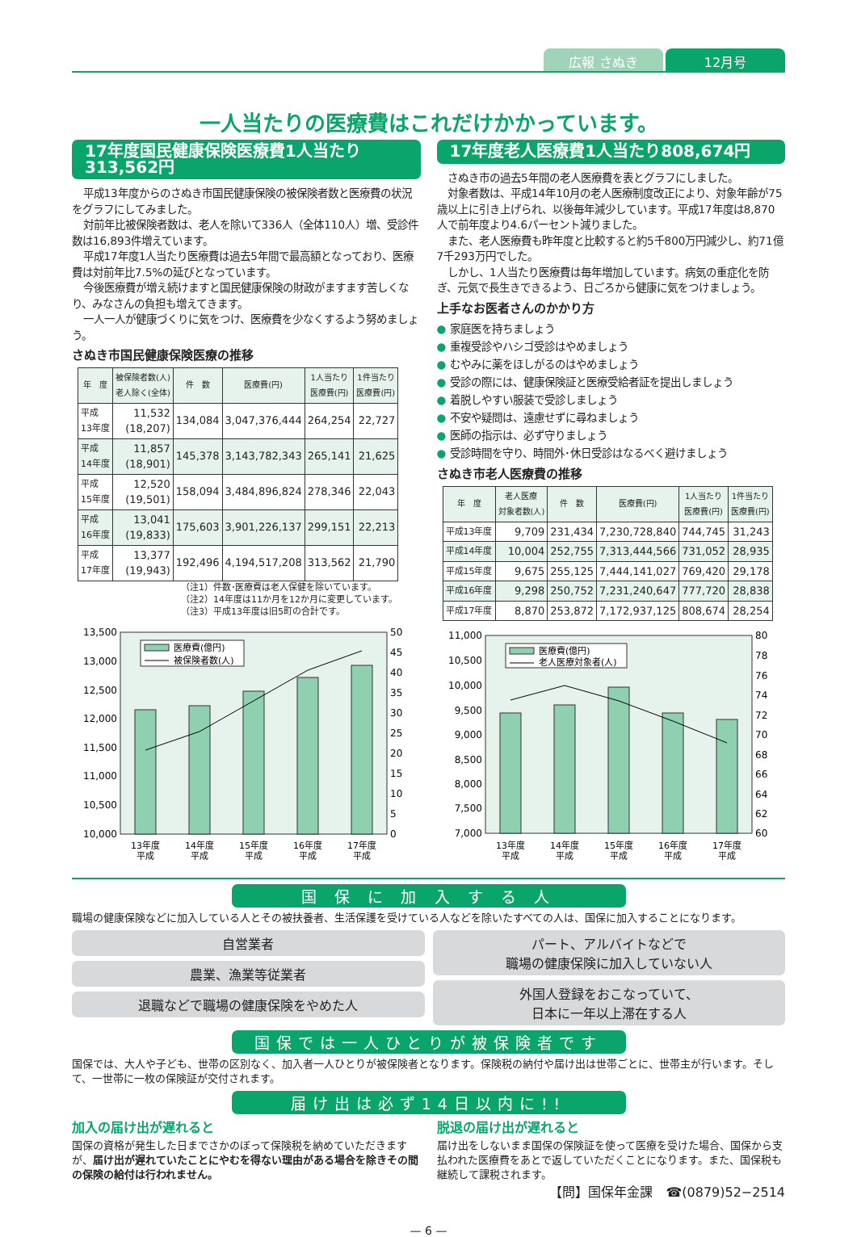広報 さぬき 12月号
一人当たりの医療費はこれだけかかっています。
17年度国民健康保険医療費1人当たり313,562円
平成13年度からのさぬき市国民健康保険の被保険者数と医療費の状況をグラフにしてみました。
対前年比被保険者数は、老人を除いて336人（全体110人）増、受診件数は16,893件増えています。
平成17年度1人当たり医療費は過去5年間で最高額となっており、医療費は対前年比7.5%の延びとなっています。
今後医療費が増え続けますと国民健康保険の財政がますます苦しくなり、みなさんの負担も増えてきます。
一人一人が健康づくりに気をつけ、医療費を少なくするよう努めましょう。
さぬき市国民健康保険医療の推移
| 年 度 | 被保険者数(人) 老人除く(全体) | 件 数 | 医療費(円) | 1人当たり 医療費(円) | 1件当たり 医療費(円) |
| --- | --- | --- | --- | --- | --- |
| 平成 13年度 | 11,532 (18,207) | 134,084 | 3,047,376,444 | 264,254 | 22,727 |
| 平成 14年度 | 11,857 (18,901) | 145,378 | 3,143,782,343 | 265,141 | 21,625 |
| 平成 15年度 | 12,520 (19,501) | 158,094 | 3,484,896,824 | 278,346 | 22,043 |
| 平成 16年度 | 13,041 (19,833) | 175,603 | 3,901,226,137 | 299,151 | 22,213 |
| 平成 17年度 | 13,377 (19,943) | 192,496 | 4,194,517,208 | 313,562 | 21,790 |
（注1）件数･医療費は老人保健を除いています。
（注2）14年度は11か月を12か月に変更しています。
（注3）平成13年度は旧5町の合計です。
13,500
13,000
12,500
12,000
11,500
11,000
10,500
10,000
50
45
40
35
30
25
20
15
10
5
0
医療費(億円)
被保険者数(人)
13年度
14年度
15年度
16年度
17年度
平成
平成
平成
平成
平成
17年度老人医療費1人当たり808,674円
さぬき市の過去5年間の老人医療費を表とグラフにしました。
対象者数は、平成14年10月の老人医療制度改正により、対象年齢が75歳以上に引き上げられ、以後毎年減少しています。平成17年度は8,870人で前年度より4.6パーセント減りました。
また、老人医療費も昨年度と比較すると約5千800万円減少し、約71億7千293万円でした。
しかし、1人当たり医療費は毎年増加しています。病気の重症化を防ぎ、元気で長生きできるよう、日ごろから健康に気をつけましょう。
上手なお医者さんのかかり方
● 家庭医を持ちましょう
● 重複受診やハシゴ受診はやめましょう
● むやみに薬をほしがるのはやめましょう
● 受診の際には、健康保険証と医療受給者証を提出しましょう
● 着脱しやすい服装で受診しましょう
● 不安や疑問は、遠慮せずに尋ねましょう
● 医師の指示は、必ず守りましょう
● 受診時間を守り、時間外･休日受診はなるべく避けましょう
さぬき市老人医療費の推移
| 年 度 | 老人医療 対象者数(人) | 件 数 | 医療費(円) | 1人当たり 医療費(円) | 1件当たり 医療費(円) |
| --- | --- | --- | --- | --- | --- |
| 平成13年度 | 9,709 | 231,434 | 7,230,728,840 | 744,745 | 31,243 |
| 平成14年度 | 10,004 | 252,755 | 7,313,444,566 | 731,052 | 28,935 |
| 平成15年度 | 9,675 | 255,125 | 7,444,141,027 | 769,420 | 29,178 |
| 平成16年度 | 9,298 | 250,752 | 7,231,240,647 | 777,720 | 28,838 |
| 平成17年度 | 8,870 | 253,872 | 7,172,937,125 | 808,674 | 28,254 |
11,000
10,500
10,000
9,500
9,000
8,500
8,000
7,500
7,000
80
78
76
74
72
70
68
66
64
62
60
医療費(億円)
老人医療対象者(人)
13年度
14年度
15年度
16年度
17年度
平成
平成
平成
平成
平成
国 保 に 加 入 す る 人
職場の健康保険などに加入している人とその被扶養者、生活保護を受けている人などを除いたすべての人は、国保に加入することになります。
自営業者
農業、漁業等従業者
退職などで職場の健康保険をやめた人
パート、アルバイトなどで
職場の健康保険に加入していない人
外国人登録をおこなっていて、
日本に一年以上滞在する人
国保では一人ひとりが被保険者です
国保では、大人や子ども、世帯の区別なく、加入者一人ひとりが被保険者となります。保険税の納付や届け出は世帯ごとに、世帯主が行います。そして、一世帯に一枚の保険証が交付されます。
届け出は必ず14日以内に!!
加入の届け出が遅れると
国保の資格が発生した日までさかのぼって保険税を納めていただきますが、届け出が遅れていたことにやむを得ない理由がある場合を除きその間の保険の給付は行われません。
脱退の届け出が遅れると
届け出をしないまま国保の保険証を使って医療を受けた場合、国保から支払われた医療費をあとで返していただくことになります。また、国保税も継続して課税されます。
【問】国保年金課　☎(0879)52−2514
— 6 —